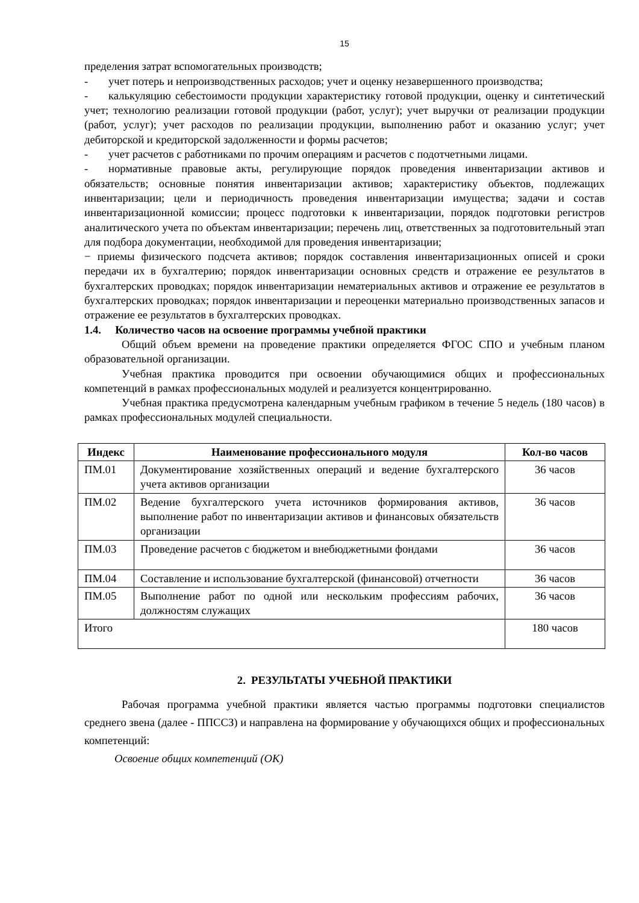15
пределения затрат вспомогательных производств;
- учет потерь и непроизводственных расходов; учет и оценку незавершенного производства;
- калькуляцию себестоимости продукции характеристику готовой продукции, оценку и синтетический учет; технологию реализации готовой продукции (работ, услуг); учет выручки от реализации продукции (работ, услуг); учет расходов по реализации продукции, выполнению работ и оказанию услуг; учет дебиторской и кредиторской задолженности и формы расчетов;
- учет расчетов с работниками по прочим операциям и расчетов с подотчетными лицами.
- нормативные правовые акты, регулирующие порядок проведения инвентаризации активов и обязательств; основные понятия инвентаризации активов; характеристику объектов, подлежащих инвентаризации; цели и периодичность проведения инвентаризации имущества; задачи и состав инвентаризационной комиссии; процесс подготовки к инвентаризации, порядок подготовки регистров аналитического учета по объектам инвентаризации; перечень лиц, ответственных за подготовительный этап для подбора документации, необходимой для проведения инвентаризации;
− приемы физического подсчета активов; порядок составления инвентаризационных описей и сроки передачи их в бухгалтерию; порядок инвентаризации основных средств и отражение ее результатов в бухгалтерских проводках; порядок инвентаризации нематериальных активов и отражение ее результатов в бухгалтерских проводках; порядок инвентаризации и переоценки материально производственных запасов и отражение ее результатов в бухгалтерских проводках.
1.4. Количество часов на освоение программы учебной практики
Общий объем времени на проведение практики определяется ФГОС СПО и учебным планом образовательной организации.
Учебная практика проводится при освоении обучающимися общих и профессиональных компетенций в рамках профессиональных модулей и реализуется концентрированно.
Учебная практика предусмотрена календарным учебным графиком в течение 5 недель (180 часов) в рамках профессиональных модулей специальности.
| Индекс | Наименование профессионального модуля | Кол-во часов |
| --- | --- | --- |
| ПМ.01 | Документирование хозяйственных операций и ведение бухгалтерского учета активов организации | 36 часов |
| ПМ.02 | Ведение бухгалтерского учета источников формирования активов, выполнение работ по инвентаризации активов и финансовых обязательств организации | 36 часов |
| ПМ.03 | Проведение расчетов с бюджетом и внебюджетными фондами | 36 часов |
| ПМ.04 | Составление и использование бухгалтерской (финансовой) отчетности | 36 часов |
| ПМ.05 | Выполнение работ по одной или нескольким профессиям рабочих, должностям служащих | 36 часов |
| Итого | | 180 часов |
2. РЕЗУЛЬТАТЫ УЧЕБНОЙ ПРАКТИКИ
Рабочая программа учебной практики является частью программы подготовки специалистов среднего звена (далее - ППССЗ) и направлена на формирование у обучающихся общих и профессиональных компетенций:
Освоение общих компетенций (ОК)